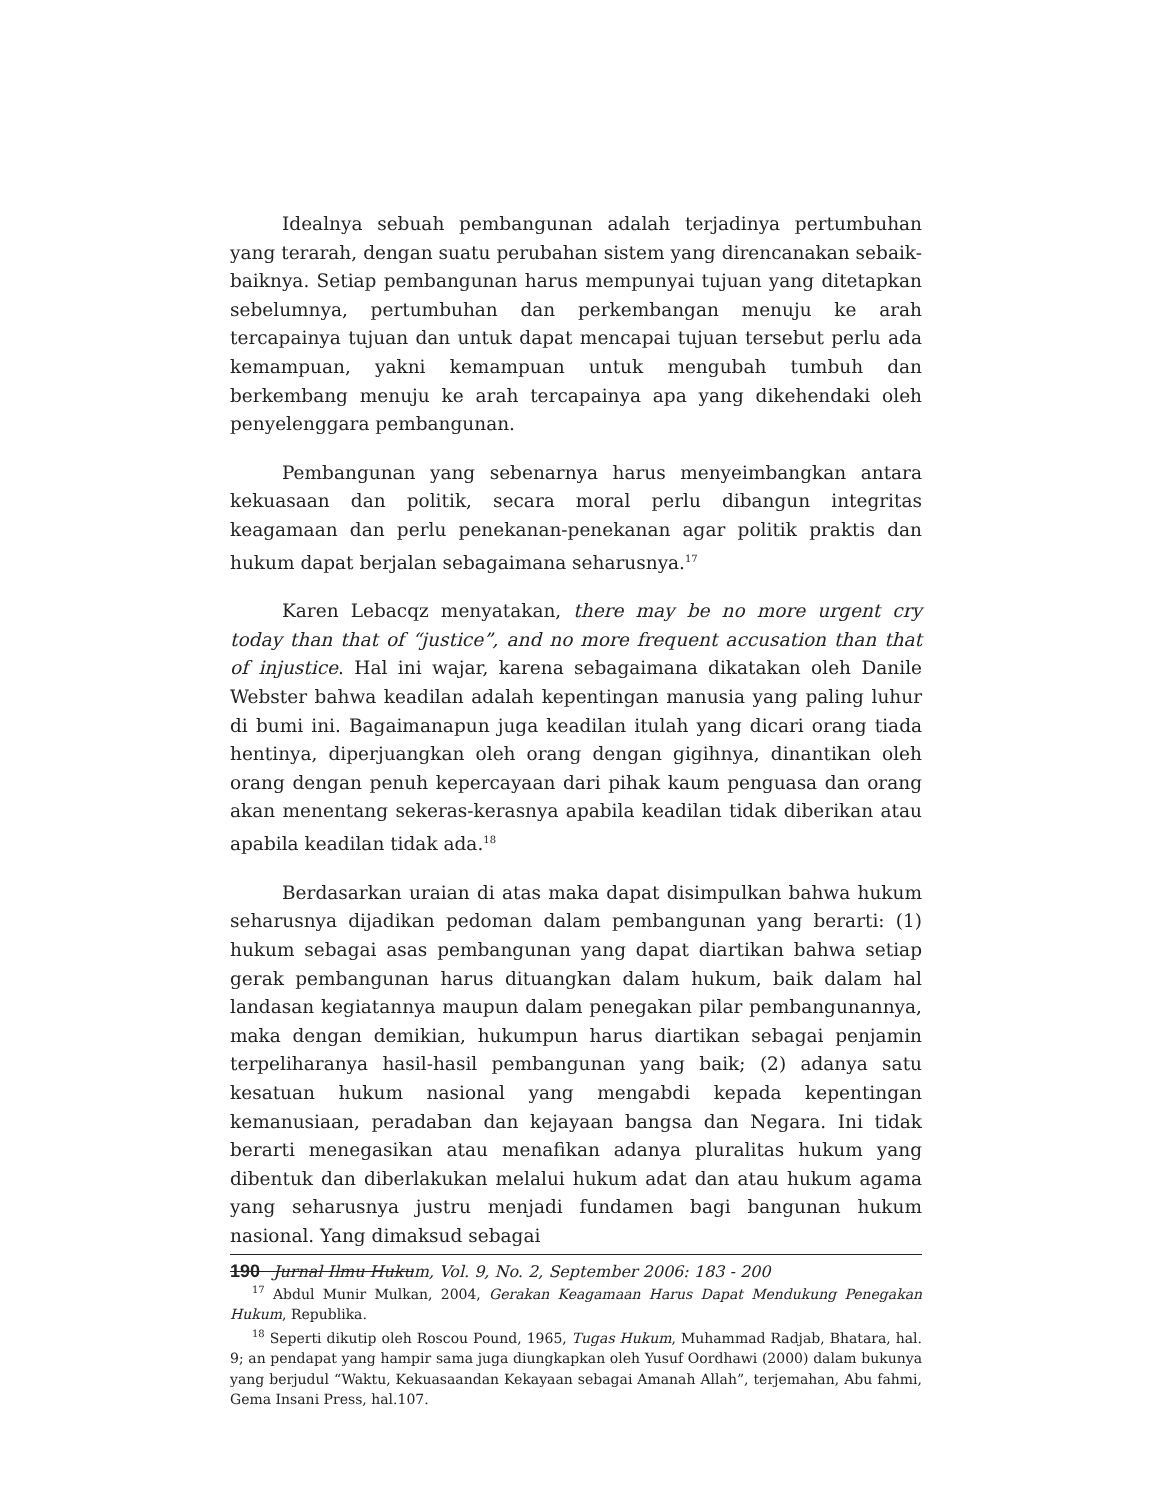Idealnya sebuah pembangunan adalah terjadinya pertumbuhan yang terarah, dengan suatu perubahan sistem yang direncanakan sebaik-baiknya. Setiap pembangunan harus mempunyai tujuan yang ditetapkan sebelumnya, pertumbuhan dan perkembangan menuju ke arah tercapainya tujuan dan untuk dapat mencapai tujuan tersebut perlu ada kemampuan, yakni kemampuan untuk mengubah tumbuh dan berkembang menuju ke arah tercapainya apa yang dikehendaki oleh penyelenggara pembangunan.
Pembangunan yang sebenarnya harus menyeimbangkan antara kekuasaan dan politik, secara moral perlu dibangun integritas keagamaan dan perlu penekanan-penekanan agar politik praktis dan hukum dapat berjalan sebagaimana seharusnya.<sup>17</sup>
Karen Lebacqz menyatakan, there may be no more urgent cry today than that of “justice”, and no more frequent accusation than that of injustice. Hal ini wajar, karena sebagaimana dikatakan oleh Danile Webster bahwa keadilan adalah kepentingan manusia yang paling luhur di bumi ini. Bagaimanapun juga keadilan itulah yang dicari orang tiada hentinya, diperjuangkan oleh orang dengan gigihnya, dinantikan oleh orang dengan penuh kepercayaan dari pihak kaum penguasa dan orang akan menentang sekeras-kerasnya apabila keadilan tidak diberikan atau apabila keadilan tidak ada.<sup>18</sup>
Berdasarkan uraian di atas maka dapat disimpulkan bahwa hukum seharusnya dijadikan pedoman dalam pembangunan yang berarti: (1) hukum sebagai asas pembangunan yang dapat diartikan bahwa setiap gerak pembangunan harus dituangkan dalam hukum, baik dalam hal landasan kegiatannya maupun dalam penegakan pilar pembangunannya, maka dengan demikian, hukumpun harus diartikan sebagai penjamin terpeliharanya hasil-hasil pembangunan yang baik; (2) adanya satu kesatuan hukum nasional yang mengabdi kepada kepentingan kemanusiaan, peradaban dan kejayaan bangsa dan Negara. Ini tidak berarti menegasikan atau menafikan adanya pluralitas hukum yang dibentuk dan diberlakukan melalui hukum adat dan atau hukum agama yang seharusnya justru menjadi fundamen bagi bangunan hukum nasional. Yang dimaksud sebagai
<sup>17</sup> Abdul Munir Mulkan, 2004, Gerakan Keagamaan Harus Dapat Mendukung Penegakan Hukum, Republika.
<sup>18</sup> Seperti dikutip oleh Roscou Pound, 1965, Tugas Hukum, Muhammad Radjab, Bhatara, hal. 9; an pendapat yang hampir sama juga diungkapkan oleh Yusuf Oordhawi (2000) dalam bukunya yang berjudul “Waktu, Kekuasaandan Kekayaan sebagai Amanah Allah”, terjemahan, Abu fahmi, Gema Insani Press, hal.107.
190 Jurnal Ilmu Hukum, Vol. 9, No. 2, September 2006: 183 - 200